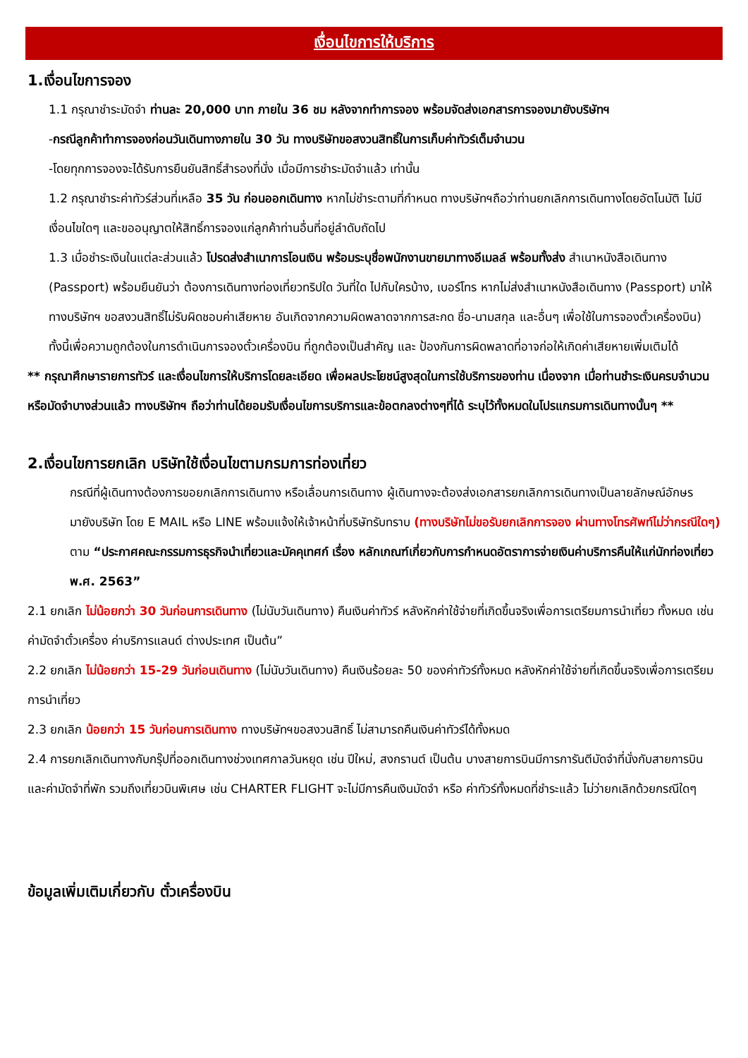เงื่อนไขการให้บริการ
1.เงื่อนไขการจอง
1.1 กรุณาชำระมัดจำ ท่านละ 20,000 บาท ภายใน 36 ชม หลังจากทำการจอง พร้อมจัดส่งเอกสารการจองมายังบริษัทฯ
-กรณีลูกค้าทำการจองก่อนวันเดินทางภายใน 30 วัน ทางบริษัทขอสงวนสิทธิ์ในการเก็บค่าทัวร์เต็มจำนวน
-โดยทุกการจองจะได้รับการยืนยันสิทธิ์สำรองที่นั่ง เมื่อมีการชำระมัดจำแล้ว เท่านั้น
1.2 กรุณาชำระค่าทัวร์ส่วนที่เหลือ 35 วัน ก่อนออกเดินทาง หากไม่ชำระตามที่กำหนด ทางบริษัทฯถือว่าท่านยกเลิกการเดินทางโดยอัตโนมัติ ไม่มีเงื่อนไขใดๆ และขออนุญาตให้สิทธิ์การจองแก่ลูกค้าท่านอื่นที่อยู่ลำดับถัดไป
1.3 เมื่อชำระเงินในแต่ละส่วนแล้ว โปรดส่งสำเนาการโอนเงิน พร้อมระบุชื่อพนักงานขายมาทางอีเมลล์ พร้อมทั้งส่ง สำเนาหนังสือเดินทาง (Passport) พร้อมยืนยันว่า ต้องการเดินทางท่องเที่ยวทริปใด วันที่ใด ไปกับใครบ้าง, เบอร์โทร หากไม่ส่งสำเนาหนังสือเดินทาง (Passport) มาให้ ทางบริษัทฯ ขอสงวนสิทธิ์ไม่รับผิดชอบค่าเสียหาย อันเกิดจากความผิดพลาดจากการสะกด ชื่อ-นามสกุล และอื่นๆ เพื่อใช้ในการจองตั๋วเครื่องบิน) ทั้งนี้เพื่อความถูกต้องในการดำเนินการจองตั๋วเครื่องบิน ที่ถูกต้องเป็นสำคัญ และ ป้องกันการผิดพลาดที่อาจก่อให้เกิดค่าเสียหายเพิ่มเติมได้
** กรุณาศึกษารายการทัวร์ และเงื่อนไขการให้บริการโดยละเอียด เพื่อผลประโยชน์สูงสุดในการใช้บริการของท่าน เนื่องจาก เมื่อท่านชำระเงินครบจำนวนหรือมัดจำบางส่วนแล้ว ทางบริษัทฯ ถือว่าท่านได้ยอมรับเงื่อนไขการบริการและข้อตกลงต่างๆที่ได้ ระบุไว้ทั้งหมดในโปรแกรมการเดินทางนั้นๆ **
2.เงื่อนไขการยกเลิก บริษัทใช้เงื่อนไขตามกรมการท่องเที่ยว
กรณีที่ผู้เดินทางต้องการขอยกเลิกการเดินทาง หรือเลื่อนการเดินทาง ผู้เดินทางจะต้องส่งเอกสารยกเลิกการเดินทางเป็นลายลักษณ์อักษร มายังบริษัท โดย E MAIL หรือ LINE พร้อมแจ้งให้เจ้าหน้าที่บริษัทรับทราบ (ทางบริษัทไม่ขอรับยกเลิกการจอง ผ่านทางโทรศัพท์ไม่ว่ากรณีใดๆ)
ตาม “ประกาศคณะกรรมการธุรกิจนำเที่ยวและมัคคุเทศก์ เรื่อง หลักเกณฑ์เกี่ยวกับการกำหนดอัตราการจ่ายเงินค่าบริการคืนให้แก่นักท่องเที่ยว พ.ศ. 2563”
2.1 ยกเลิก ไม่น้อยกว่า 30 วันก่อนการเดินทาง (ไม่นับวันเดินทาง) คืนเงินค่าทัวร์ หลังหักค่าใช้จ่ายที่เกิดขึ้นจริงเพื่อการเตรียมการนำเที่ยว ทั้งหมด เช่น ค่ามัดจำตั๋วเครื่อง ค่าบริการแลนด์ ต่างประเทศ เป็นต้น”
2.2 ยกเลิก ไม่น้อยกว่า 15-29 วันก่อนเดินทาง (ไม่นับวันเดินทาง) คืนเงินร้อยละ 50 ของค่าทัวร์ทั้งหมด หลังหักค่าใช้จ่ายที่เกิดขึ้นจริงเพื่อการเตรียมการนำเที่ยว
2.3 ยกเลิก น้อยกว่า 15 วันก่อนการเดินทาง ทางบริษัทฯขอสงวนสิทธิ์ ไม่สามารถคืนเงินค่าทัวร์ได้ทั้งหมด
2.4 การยกเลิกเดินทางกับกรุ๊ปที่ออกเดินทางช่วงเทศกาลวันหยุด เช่น ปีใหม่, สงกรานต์ เป็นต้น บางสายการบินมีการการันตีมัดจำที่นั่งกับสายการบินและค่ามัดจำที่พัก รวมถึงเที่ยวบินพิเศษ เช่น CHARTER FLIGHT จะไม่มีการคืนเงินมัดจำ หรือ ค่าทัวร์ทั้งหมดที่ชำระแล้ว ไม่ว่ายกเลิกด้วยกรณีใดๆ
ข้อมูลเพิ่มเติมเกี่ยวกับ ตั๋วเครื่องบิน